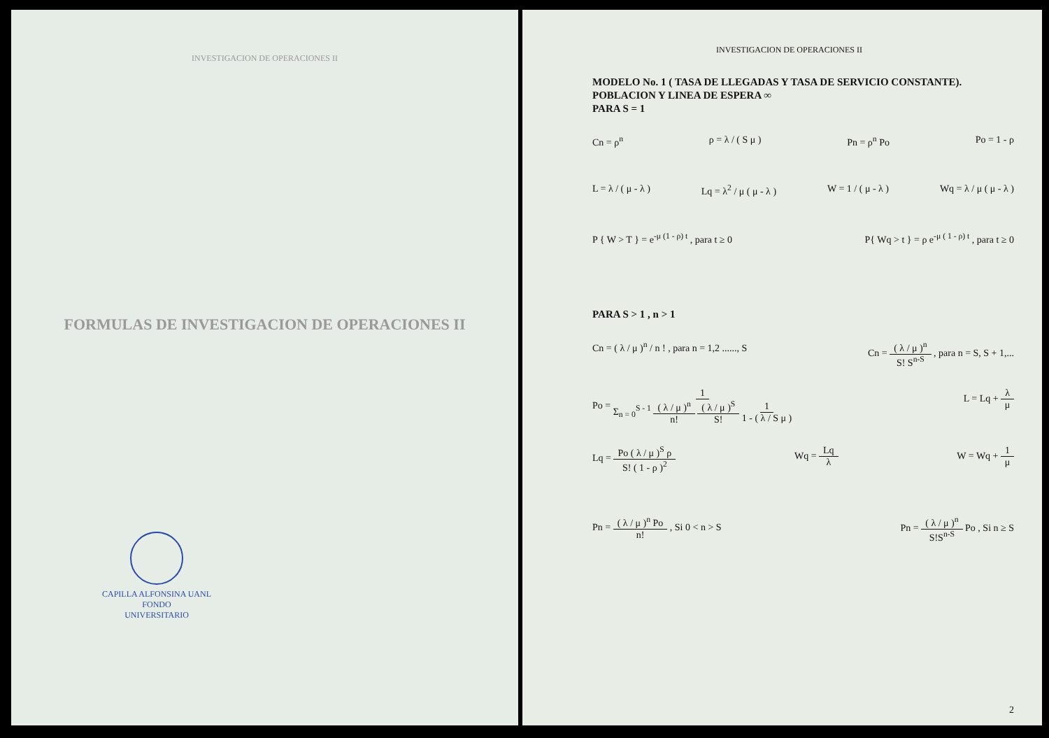INVESTIGACION DE OPERACIONES II
FORMULAS DE INVESTIGACION DE OPERACIONES II
CAPILLA ALFONSINA UANL
FONDO
UNIVERSITARIO
INVESTIGACION DE OPERACIONES II
MODELO No. 1 ( TASA DE LLEGADAS Y TASA DE SERVICIO CONSTANTE).
POBLACION Y LINEA DE ESPERA ∞
PARA S = 1
Cn = ρ<sup>n</sup> ρ = λ / ( S μ ) Pn = ρ<sup>n</sup> Po Po = 1 - ρ
L = λ / ( μ - λ ) Lq = λ<sup>2</sup> / μ ( μ - λ ) W = 1 / ( μ - λ ) Wq = λ / μ ( μ - λ )
P { W > T } = e<sup>-μ (1 - ρ) t</sup> , para t ≥ 0 P{ Wq > t } = ρ e<sup>-μ ( 1 - ρ) t</sup> , para t ≥ 0
PARA S > 1 , n > 1
Cn = ( λ / μ )<sup>n</sup> / n ! , para n = 1,2 ......, S Cn = ( λ / μ )<sup>n</sup> S! S<sup>n-S</sup> , para n = S, S + 1,...
Po = 1 Σ<sub>n = 0</sub><sup>S - 1</sup> ( λ / μ )<sup>n</sup> n! ( λ / μ )<sup>S</sup> S! 1 1 - ( λ / S μ ) L = Lq + λ μ
Lq = Po ( λ / μ )<sup>S</sup> ρ S! ( 1 - ρ )<sup>2</sup> Wq = Lq λ W = Wq + 1 μ
Pn = ( λ / μ )<sup>n</sup> Po n! , Si 0 < n > S Pn = ( λ / μ )<sup>n</sup> S!S<sup>n-S</sup> Po , Si n ≥ S
2